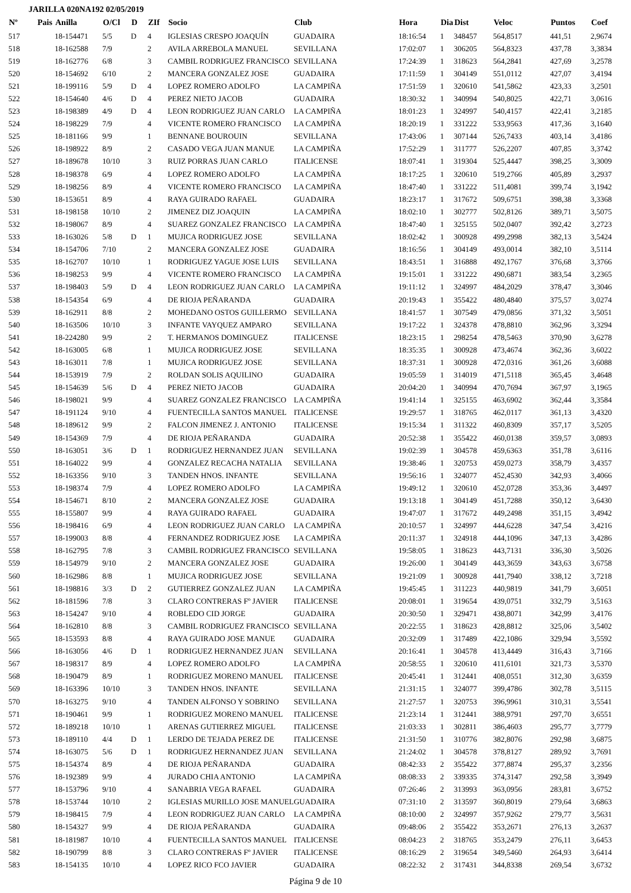JARILLA 020NA192 02/05/2019
| Nº | Pais | Anilla | O/Cl | D | ZIf | Socio | Club | Hora | Dia | Dist | Veloc | Puntos | Coef |
| --- | --- | --- | --- | --- | --- | --- | --- | --- | --- | --- | --- | --- | --- |
| 517 | | 18-154471 | 5/5 | D | 4 | IGLESIAS CRESPO JOAQUÍN | GUADAIRA | 18:16:54 | 1 | 348457 | 564,8517 | 441,51 | 2,9674 |
| 518 | | 18-162588 | 7/9 | | 2 | AVILA ARREBOLA MANUEL | SEVILLANA | 17:02:07 | 1 | 306205 | 564,8323 | 437,78 | 3,3834 |
| 519 | | 18-162776 | 6/8 | | 3 | CAMBIL RODRIGUEZ FRANCISCO | SEVILLANA | 17:24:39 | 1 | 318623 | 564,2841 | 427,69 | 3,2578 |
| 520 | | 18-154692 | 6/10 | | 2 | MANCERA GONZALEZ JOSE | GUADAIRA | 17:11:59 | 1 | 304149 | 551,0112 | 427,07 | 3,4194 |
| 521 | | 18-199116 | 5/9 | D | 4 | LOPEZ ROMERO ADOLFO | LA CAMPIÑA | 17:51:59 | 1 | 320610 | 541,5862 | 423,33 | 3,2501 |
| 522 | | 18-154640 | 4/6 | D | 4 | PEREZ NIETO JACOB | GUADAIRA | 18:30:32 | 1 | 340994 | 540,8025 | 422,71 | 3,0616 |
| 523 | | 18-198389 | 4/9 | D | 4 | LEON RODRIGUEZ JUAN CARLO | LA CAMPIÑA | 18:01:23 | 1 | 324997 | 540,4157 | 422,41 | 3,2185 |
| 524 | | 18-198229 | 7/9 | | 4 | VICENTE ROMERO FRANCISCO | LA CAMPIÑA | 18:20:19 | 1 | 331222 | 533,9563 | 417,36 | 3,1640 |
| 525 | | 18-181166 | 9/9 | | 1 | BENNANE BOUROUIN | SEVILLANA | 17:43:06 | 1 | 307144 | 526,7433 | 403,14 | 3,4186 |
| 526 | | 18-198922 | 8/9 | | 2 | CASADO VEGA JUAN MANUE | LA CAMPIÑA | 17:52:29 | 1 | 311777 | 526,2207 | 407,85 | 3,3742 |
| 527 | | 18-189678 | 10/10 | | 3 | RUIZ PORRAS JUAN CARLO | ITALICENSE | 18:07:41 | 1 | 319304 | 525,4447 | 398,25 | 3,3009 |
| 528 | | 18-198378 | 6/9 | | 4 | LOPEZ ROMERO ADOLFO | LA CAMPIÑA | 18:17:25 | 1 | 320610 | 519,2766 | 405,89 | 3,2937 |
| 529 | | 18-198256 | 8/9 | | 4 | VICENTE ROMERO FRANCISCO | LA CAMPIÑA | 18:47:40 | 1 | 331222 | 511,4081 | 399,74 | 3,1942 |
| 530 | | 18-153651 | 8/9 | | 4 | RAYA GUIRADO RAFAEL | GUADAIRA | 18:23:17 | 1 | 317672 | 509,6751 | 398,38 | 3,3368 |
| 531 | | 18-198158 | 10/10 | | 2 | JIMENEZ DIZ JOAQUIN | LA CAMPIÑA | 18:02:10 | 1 | 302777 | 502,8126 | 389,71 | 3,5075 |
| 532 | | 18-198067 | 8/9 | | 4 | SUAREZ GONZALEZ FRANCISCO | LA CAMPIÑA | 18:47:40 | 1 | 325155 | 502,0407 | 392,42 | 3,2723 |
| 533 | | 18-163026 | 5/8 | D | 1 | MUJICA RODRIGUEZ JOSE | SEVILLANA | 18:02:42 | 1 | 300928 | 499,2998 | 382,13 | 3,5424 |
| 534 | | 18-154706 | 7/10 | | 2 | MANCERA GONZALEZ JOSE | GUADAIRA | 18:16:56 | 1 | 304149 | 493,0014 | 382,10 | 3,5114 |
| 535 | | 18-162707 | 10/10 | | 1 | RODRIGUEZ YAGUE JOSE LUIS | SEVILLANA | 18:43:51 | 1 | 316888 | 492,1767 | 376,68 | 3,3766 |
| 536 | | 18-198253 | 9/9 | | 4 | VICENTE ROMERO FRANCISCO | LA CAMPIÑA | 19:15:01 | 1 | 331222 | 490,6871 | 383,54 | 3,2365 |
| 537 | | 18-198403 | 5/9 | D | 4 | LEON RODRIGUEZ JUAN CARLO | LA CAMPIÑA | 19:11:12 | 1 | 324997 | 484,2029 | 378,47 | 3,3046 |
| 538 | | 18-154354 | 6/9 | | 4 | DE RIOJA PEÑARANDA | GUADAIRA | 20:19:43 | 1 | 355422 | 480,4840 | 375,57 | 3,0274 |
| 539 | | 18-162911 | 8/8 | | 2 | MOHEDANO OSTOS GUILLERMO | SEVILLANA | 18:41:57 | 1 | 307549 | 479,0856 | 371,32 | 3,5051 |
| 540 | | 18-163506 | 10/10 | | 3 | INFANTE VAYQUEZ AMPARO | SEVILLANA | 19:17:22 | 1 | 324378 | 478,8810 | 362,96 | 3,3294 |
| 541 | | 18-224280 | 9/9 | | 2 | T. HERMANOS DOMINGUEZ | ITALICENSE | 18:23:15 | 1 | 298254 | 478,5463 | 370,90 | 3,6278 |
| 542 | | 18-163005 | 6/8 | | 1 | MUJICA RODRIGUEZ JOSE | SEVILLANA | 18:35:35 | 1 | 300928 | 473,4674 | 362,36 | 3,6022 |
| 543 | | 18-163011 | 7/8 | | 1 | MUJICA RODRIGUEZ JOSE | SEVILLANA | 18:37:31 | 1 | 300928 | 472,0316 | 361,26 | 3,6088 |
| 544 | | 18-153919 | 7/9 | | 2 | ROLDAN SOLIS AQUILINO | GUADAIRA | 19:05:59 | 1 | 314019 | 471,5118 | 365,45 | 3,4648 |
| 545 | | 18-154639 | 5/6 | D | 4 | PEREZ NIETO JACOB | GUADAIRA | 20:04:20 | 1 | 340994 | 470,7694 | 367,97 | 3,1965 |
| 546 | | 18-198021 | 9/9 | | 4 | SUAREZ GONZALEZ FRANCISCO | LA CAMPIÑA | 19:41:14 | 1 | 325155 | 463,6902 | 362,44 | 3,3584 |
| 547 | | 18-191124 | 9/10 | | 4 | FUENTECILLA SANTOS MANUEL | ITALICENSE | 19:29:57 | 1 | 318765 | 462,0117 | 361,13 | 3,4320 |
| 548 | | 18-189612 | 9/9 | | 2 | FALCON JIMENEZ J. ANTONIO | ITALICENSE | 19:15:34 | 1 | 311322 | 460,8309 | 357,17 | 3,5205 |
| 549 | | 18-154369 | 7/9 | | 4 | DE RIOJA PEÑARANDA | GUADAIRA | 20:52:38 | 1 | 355422 | 460,0138 | 359,57 | 3,0893 |
| 550 | | 18-163051 | 3/6 | D | 1 | RODRIGUEZ HERNANDEZ JUAN | SEVILLANA | 19:02:39 | 1 | 304578 | 459,6363 | 351,78 | 3,6116 |
| 551 | | 18-164022 | 9/9 | | 4 | GONZALEZ RECACHA NATALIA | SEVILLANA | 19:38:46 | 1 | 320753 | 459,0273 | 358,79 | 3,4357 |
| 552 | | 18-163356 | 9/10 | | 3 | TANDEN HNOS. INFANTE | SEVILLANA | 19:56:16 | 1 | 324077 | 452,4530 | 342,93 | 3,4066 |
| 553 | | 18-198374 | 7/9 | | 4 | LOPEZ ROMERO ADOLFO | LA CAMPIÑA | 19:49:12 | 1 | 320610 | 452,0728 | 353,36 | 3,4497 |
| 554 | | 18-154671 | 8/10 | | 2 | MANCERA GONZALEZ JOSE | GUADAIRA | 19:13:18 | 1 | 304149 | 451,7288 | 350,12 | 3,6430 |
| 555 | | 18-155807 | 9/9 | | 4 | RAYA GUIRADO RAFAEL | GUADAIRA | 19:47:07 | 1 | 317672 | 449,2498 | 351,15 | 3,4942 |
| 556 | | 18-198416 | 6/9 | | 4 | LEON RODRIGUEZ JUAN CARLO | LA CAMPIÑA | 20:10:57 | 1 | 324997 | 444,6228 | 347,54 | 3,4216 |
| 557 | | 18-199003 | 8/8 | | 4 | FERNANDEZ RODRIGUEZ JOSE | LA CAMPIÑA | 20:11:37 | 1 | 324918 | 444,1096 | 347,13 | 3,4286 |
| 558 | | 18-162795 | 7/8 | | 3 | CAMBIL RODRIGUEZ FRANCISCO | SEVILLANA | 19:58:05 | 1 | 318623 | 443,7131 | 336,30 | 3,5026 |
| 559 | | 18-154979 | 9/10 | | 2 | MANCERA GONZALEZ JOSE | GUADAIRA | 19:26:00 | 1 | 304149 | 443,3659 | 343,63 | 3,6758 |
| 560 | | 18-162986 | 8/8 | | 1 | MUJICA RODRIGUEZ JOSE | SEVILLANA | 19:21:09 | 1 | 300928 | 441,7940 | 338,12 | 3,7218 |
| 561 | | 18-198816 | 3/3 | D | 2 | GUTIERREZ GONZALEZ JUAN | LA CAMPIÑA | 19:45:45 | 1 | 311223 | 440,9819 | 341,79 | 3,6051 |
| 562 | | 18-181596 | 7/8 | | 3 | CLARO CONTRERAS Fº JAVIER | ITALICENSE | 20:08:01 | 1 | 319654 | 439,0751 | 332,79 | 3,5163 |
| 563 | | 18-154247 | 9/10 | | 4 | ROBLEDO CID JORGE | GUADAIRA | 20:30:50 | 1 | 329471 | 438,8071 | 342,99 | 3,4176 |
| 564 | | 18-162810 | 8/8 | | 3 | CAMBIL RODRIGUEZ FRANCISCO | SEVILLANA | 20:22:55 | 1 | 318623 | 428,8812 | 325,06 | 3,5402 |
| 565 | | 18-153593 | 8/8 | | 4 | RAYA GUIRADO JOSE MANUE | GUADAIRA | 20:32:09 | 1 | 317489 | 422,1086 | 329,94 | 3,5592 |
| 566 | | 18-163056 | 4/6 | D | 1 | RODRIGUEZ HERNANDEZ JUAN | SEVILLANA | 20:16:41 | 1 | 304578 | 413,4449 | 316,43 | 3,7166 |
| 567 | | 18-198317 | 8/9 | | 4 | LOPEZ ROMERO ADOLFO | LA CAMPIÑA | 20:58:55 | 1 | 320610 | 411,6101 | 321,73 | 3,5370 |
| 568 | | 18-190479 | 8/9 | | 1 | RODRIGUEZ MORENO MANUEL | ITALICENSE | 20:45:41 | 1 | 312441 | 408,0551 | 312,30 | 3,6359 |
| 569 | | 18-163396 | 10/10 | | 3 | TANDEN HNOS. INFANTE | SEVILLANA | 21:31:15 | 1 | 324077 | 399,4786 | 302,78 | 3,5115 |
| 570 | | 18-163275 | 9/10 | | 4 | TANDEN ALFONSO Y SOBRINO | SEVILLANA | 21:27:57 | 1 | 320753 | 396,9961 | 310,31 | 3,5541 |
| 571 | | 18-190461 | 9/9 | | 1 | RODRIGUEZ MORENO MANUEL | ITALICENSE | 21:23:14 | 1 | 312441 | 388,9791 | 297,70 | 3,6551 |
| 572 | | 18-189218 | 10/10 | | 1 | ARENAS GUTIERREZ MIGUEL | ITALICENSE | 21:03:33 | 1 | 302811 | 386,4603 | 295,77 | 3,7779 |
| 573 | | 18-189110 | 4/4 | D | 1 | LERDO DE TEJADA PEREZ DE | ITALICENSE | 21:31:50 | 1 | 310776 | 382,8076 | 292,98 | 3,6875 |
| 574 | | 18-163075 | 5/6 | D | 1 | RODRIGUEZ HERNANDEZ JUAN | SEVILLANA | 21:24:02 | 1 | 304578 | 378,8127 | 289,92 | 3,7691 |
| 575 | | 18-154374 | 8/9 | | 4 | DE RIOJA PEÑARANDA | GUADAIRA | 08:42:33 | 2 | 355422 | 377,8874 | 295,37 | 3,2356 |
| 576 | | 18-192389 | 9/9 | | 4 | JURADO CHIA ANTONIO | LA CAMPIÑA | 08:08:33 | 2 | 339335 | 374,3147 | 292,58 | 3,3949 |
| 577 | | 18-153796 | 9/10 | | 4 | SANABRIA VEGA RAFAEL | GUADAIRA | 07:26:46 | 2 | 313993 | 363,0956 | 283,81 | 3,6752 |
| 578 | | 18-153744 | 10/10 | | 2 | IGLESIAS MURILLO JOSE MANUEL | GUADAIRA | 07:31:10 | 2 | 313597 | 360,8019 | 279,64 | 3,6863 |
| 579 | | 18-198415 | 7/9 | | 4 | LEON RODRIGUEZ JUAN CARLO | LA CAMPIÑA | 08:10:00 | 2 | 324997 | 357,9262 | 279,77 | 3,5631 |
| 580 | | 18-154327 | 9/9 | | 4 | DE RIOJA PEÑARANDA | GUADAIRA | 09:48:06 | 2 | 355422 | 353,2671 | 276,13 | 3,2637 |
| 581 | | 18-181987 | 10/10 | | 4 | FUENTECILLA SANTOS MANUEL | ITALICENSE | 08:04:23 | 2 | 318765 | 353,2479 | 276,11 | 3,6453 |
| 582 | | 18-190799 | 8/8 | | 3 | CLARO CONTRERAS Fº JAVIER | ITALICENSE | 08:16:29 | 2 | 319654 | 349,5460 | 264,93 | 3,6414 |
| 583 | | 18-154135 | 10/10 | | 4 | LOPEZ RICO FCO JAVIER | GUADAIRA | 08:22:32 | 2 | 317431 | 344,8338 | 269,54 | 3,6732 |
Página 9 de 10